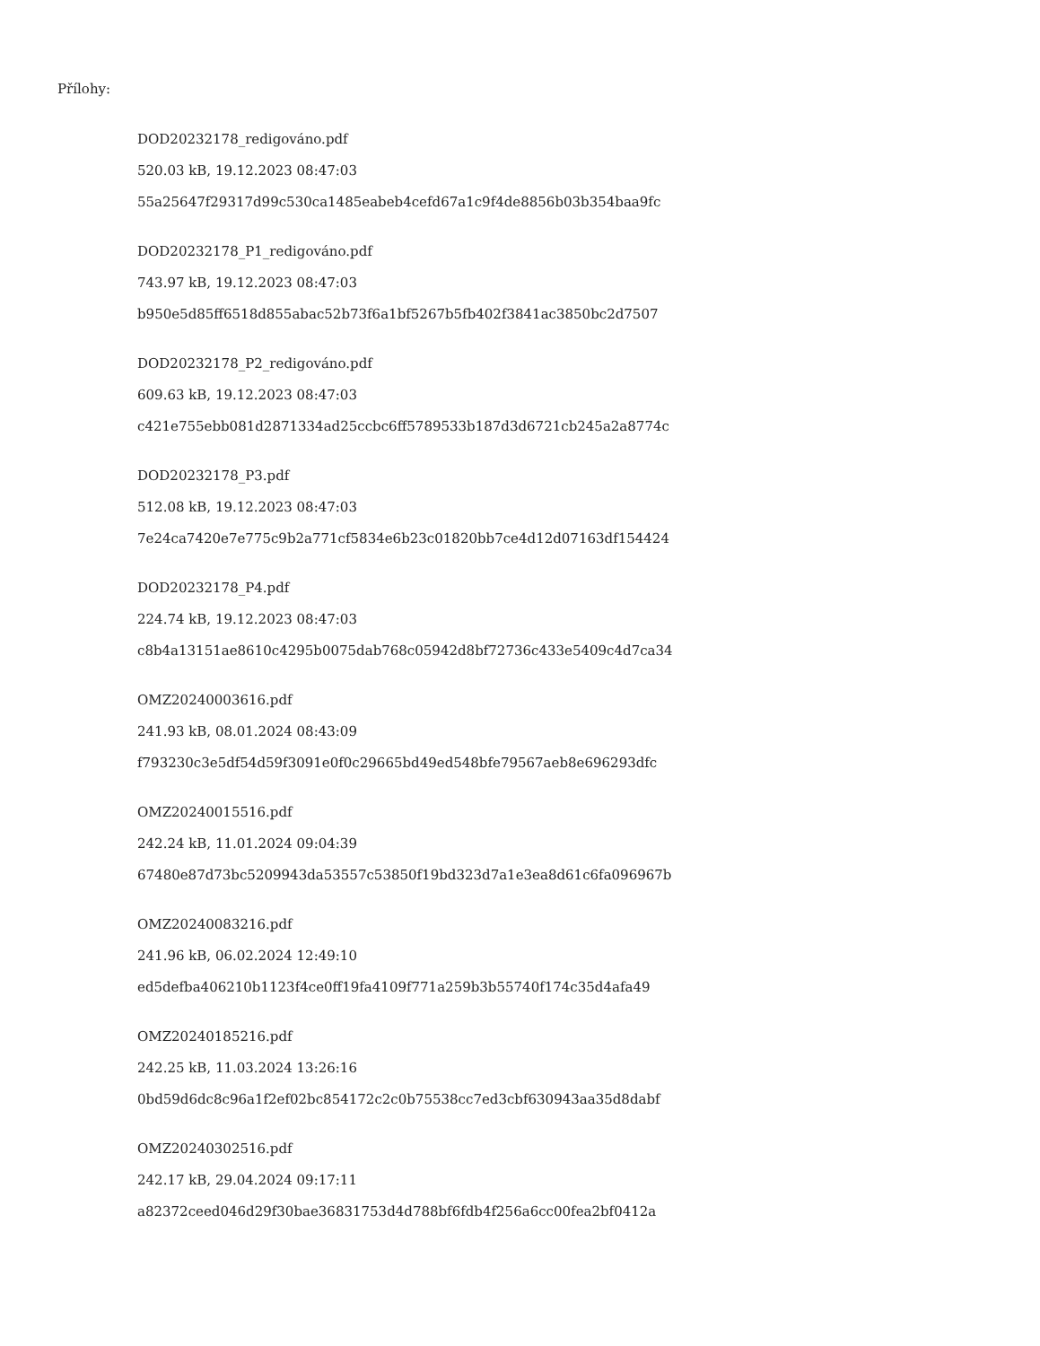Přílohy:
DOD20232178_redigováno.pdf
520.03 kB, 19.12.2023 08:47:03
55a25647f29317d99c530ca1485eabeb4cefd67a1c9f4de8856b03b354baa9fc
DOD20232178_P1_redigováno.pdf
743.97 kB, 19.12.2023 08:47:03
b950e5d85ff6518d855abac52b73f6a1bf5267b5fb402f3841ac3850bc2d7507
DOD20232178_P2_redigováno.pdf
609.63 kB, 19.12.2023 08:47:03
c421e755ebb081d2871334ad25ccbc6ff5789533b187d3d6721cb245a2a8774c
DOD20232178_P3.pdf
512.08 kB, 19.12.2023 08:47:03
7e24ca7420e7e775c9b2a771cf5834e6b23c01820bb7ce4d12d07163df154424
DOD20232178_P4.pdf
224.74 kB, 19.12.2023 08:47:03
c8b4a13151ae8610c4295b0075dab768c05942d8bf72736c433e5409c4d7ca34
OMZ20240003616.pdf
241.93 kB, 08.01.2024 08:43:09
f793230c3e5df54d59f3091e0f0c29665bd49ed548bfe79567aeb8e696293dfc
OMZ20240015516.pdf
242.24 kB, 11.01.2024 09:04:39
67480e87d73bc5209943da53557c53850f19bd323d7a1e3ea8d61c6fa096967b
OMZ20240083216.pdf
241.96 kB, 06.02.2024 12:49:10
ed5defba406210b1123f4ce0ff19fa4109f771a259b3b55740f174c35d4afa49
OMZ20240185216.pdf
242.25 kB, 11.03.2024 13:26:16
0bd59d6dc8c96a1f2ef02bc854172c2c0b75538cc7ed3cbf630943aa35d8dabf
OMZ20240302516.pdf
242.17 kB, 29.04.2024 09:17:11
a82372ceed046d29f30bae36831753d4d788bf6fdb4f256a6cc00fea2bf0412a